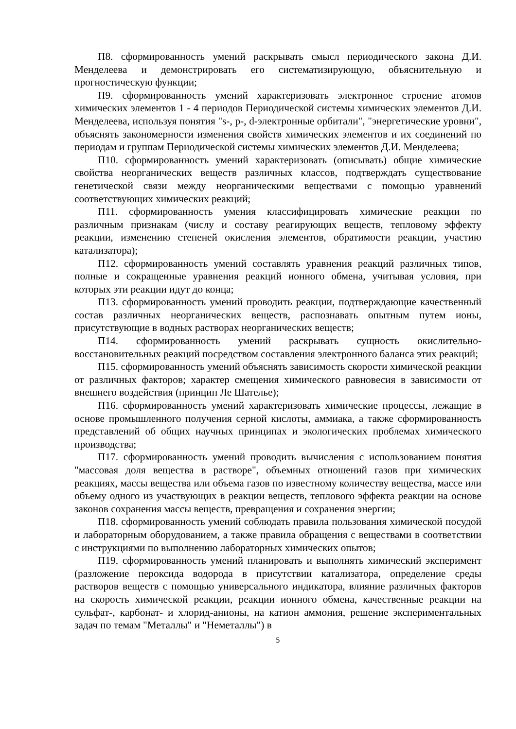П8. сформированность умений раскрывать смысл периодического закона Д.И. Менделеева и демонстрировать его систематизирующую, объяснительную и прогностическую функции;
П9. сформированность умений характеризовать электронное строение атомов химических элементов 1 - 4 периодов Периодической системы химических элементов Д.И. Менделеева, используя понятия "s-, p-, d-электронные орбитали", "энергетические уровни", объяснять закономерности изменения свойств химических элементов и их соединений по периодам и группам Периодической системы химических элементов Д.И. Менделеева;
П10. сформированность умений характеризовать (описывать) общие химические свойства неорганических веществ различных классов, подтверждать существование генетической связи между неорганическими веществами с помощью уравнений соответствующих химических реакций;
П11. сформированность умения классифицировать химические реакции по различным признакам (числу и составу реагирующих веществ, тепловому эффекту реакции, изменению степеней окисления элементов, обратимости реакции, участию катализатора);
П12. сформированность умений составлять уравнения реакций различных типов, полные и сокращенные уравнения реакций ионного обмена, учитывая условия, при которых эти реакции идут до конца;
П13. сформированность умений проводить реакции, подтверждающие качественный состав различных неорганических веществ, распознавать опытным путем ионы, присутствующие в водных растворах неорганических веществ;
П14. сформированность умений раскрывать сущность окислительно-восстановительных реакций посредством составления электронного баланса этих реакций;
П15. сформированность умений объяснять зависимость скорости химической реакции от различных факторов; характер смещения химического равновесия в зависимости от внешнего воздействия (принцип Ле Шателье);
П16. сформированность умений характеризовать химические процессы, лежащие в основе промышленного получения серной кислоты, аммиака, а также сформированность представлений об общих научных принципах и экологических проблемах химического производства;
П17. сформированность умений проводить вычисления с использованием понятия "массовая доля вещества в растворе", объемных отношений газов при химических реакциях, массы вещества или объема газов по известному количеству вещества, массе или объему одного из участвующих в реакции веществ, теплового эффекта реакции на основе законов сохранения массы веществ, превращения и сохранения энергии;
П18. сформированность умений соблюдать правила пользования химической посудой и лабораторным оборудованием, а также правила обращения с веществами в соответствии с инструкциями по выполнению лабораторных химических опытов;
П19. сформированность умений планировать и выполнять химический эксперимент (разложение пероксида водорода в присутствии катализатора, определение среды растворов веществ с помощью универсального индикатора, влияние различных факторов на скорость химической реакции, реакции ионного обмена, качественные реакции на сульфат-, карбонат- и хлорид-анионы, на катион аммония, решение экспериментальных задач по темам "Металлы" и "Неметаллы") в
5